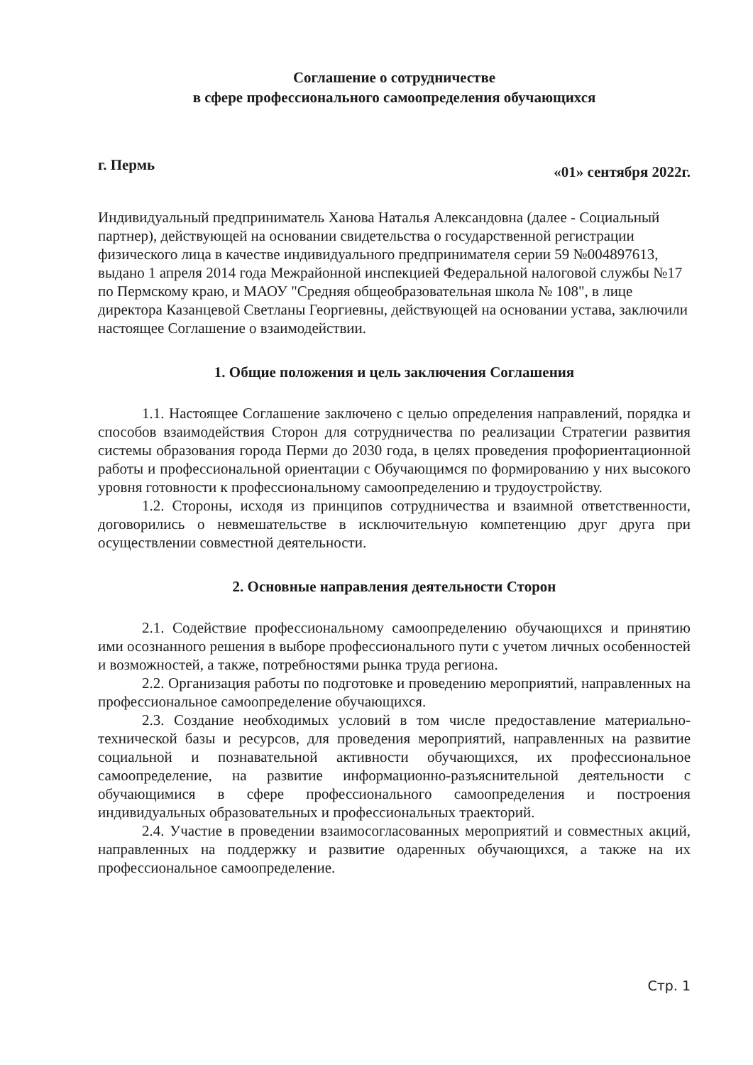Соглашение о сотрудничестве
в сфере профессионального самоопределения обучающихся
г. Пермь «01» сентября 2022г.
Индивидуальный предприниматель Ханова Наталья Александовна (далее - Социальный партнер), действующей на основании свидетельства о государственной регистрации физического лица в качестве индивидуального предпринимателя серии 59 №004897613, выдано 1 апреля 2014 года Межрайонной инспекцией Федеральной налоговой службы №17 по Пермскому краю, и МАОУ "Средняя общеобразовательная школа № 108", в лице директора Казанцевой Светланы Георгиевны, действующей на основании устава, заключили настоящее Соглашение о взаимодействии.
1. Общие положения и цель заключения Соглашения
1.1. Настоящее Соглашение заключено с целью определения направлений, порядка и способов взаимодействия Сторон для сотрудничества по реализации Стратегии развития системы образования города Перми до 2030 года, в целях проведения профориентационной работы и профессиональной ориентации с Обучающимся по формированию у них высокого уровня готовности к профессиональному самоопределению и трудоустройству.
1.2. Стороны, исходя из принципов сотрудничества и взаимной ответственности, договорились о невмешательстве в исключительную компетенцию друг друга при осуществлении совместной деятельности.
2. Основные направления деятельности Сторон
2.1. Содействие профессиональному самоопределению обучающихся и принятию ими осознанного решения в выборе профессионального пути с учетом личных особенностей и возможностей, а также, потребностями рынка труда региона.
2.2. Организация работы по подготовке и проведению мероприятий, направленных на профессиональное самоопределение обучающихся.
2.3. Создание необходимых условий в том числе предоставление материально-технической базы и ресурсов, для проведения мероприятий, направленных на развитие социальной и познавательной активности обучающихся, их профессиональное самоопределение, на развитие информационно-разъяснительной деятельности с обучающимися в сфере профессионального самоопределения и построения индивидуальных образовательных и профессиональных траекторий.
2.4. Участие в проведении взаимосогласованных мероприятий и совместных акций, направленных на поддержку и развитие одаренных обучающихся, а также на их профессиональное самоопределение.
Стр. 1